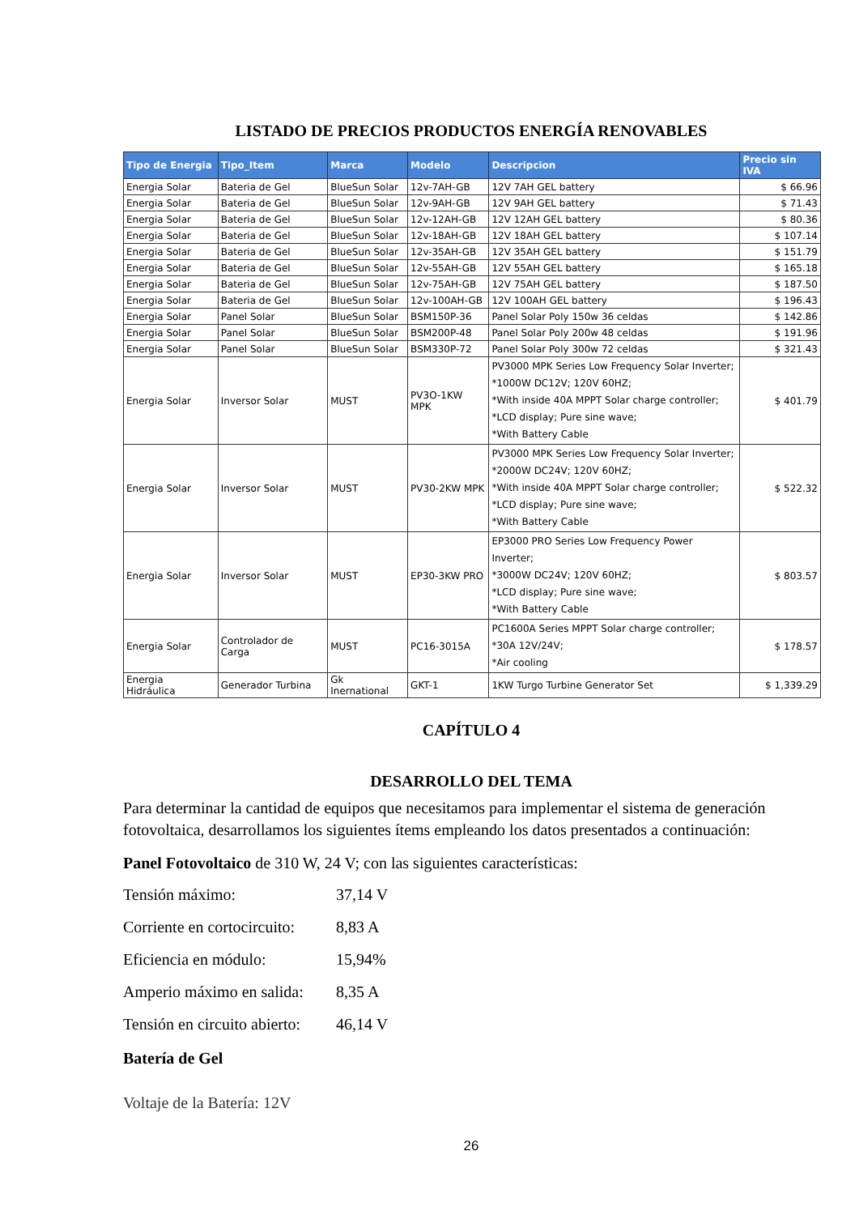LISTADO DE PRECIOS PRODUCTOS ENERGÍA RENOVABLES
| Tipo de Energia | Tipo_Item | Marca | Modelo | Descripcion | Precio sin IVA |
| --- | --- | --- | --- | --- | --- |
| Energia Solar | Bateria de Gel | BlueSun Solar | 12v-7AH-GB | 12V 7AH GEL battery | $ 66.96 |
| Energia Solar | Bateria de Gel | BlueSun Solar | 12v-9AH-GB | 12V 9AH GEL battery | $ 71.43 |
| Energia Solar | Bateria de Gel | BlueSun Solar | 12v-12AH-GB | 12V 12AH GEL battery | $ 80.36 |
| Energia Solar | Bateria de Gel | BlueSun Solar | 12v-18AH-GB | 12V 18AH GEL battery | $ 107.14 |
| Energia Solar | Bateria de Gel | BlueSun Solar | 12v-35AH-GB | 12V 35AH GEL battery | $ 151.79 |
| Energia Solar | Bateria de Gel | BlueSun Solar | 12v-55AH-GB | 12V 55AH GEL battery | $ 165.18 |
| Energia Solar | Bateria de Gel | BlueSun Solar | 12v-75AH-GB | 12V 75AH GEL battery | $ 187.50 |
| Energia Solar | Bateria de Gel | BlueSun Solar | 12v-100AH-GB | 12V 100AH GEL battery | $ 196.43 |
| Energia Solar | Panel Solar | BlueSun Solar | BSM150P-36 | Panel Solar Poly 150w 36 celdas | $ 142.86 |
| Energia Solar | Panel Solar | BlueSun Solar | BSM200P-48 | Panel Solar Poly 200w 48 celdas | $ 191.96 |
| Energia Solar | Panel Solar | BlueSun Solar | BSM330P-72 | Panel Solar Poly 300w 72 celdas | $ 321.43 |
| Energia Solar | Inversor Solar | MUST | PV3O-1KW MPK | PV3000 MPK Series Low Frequency Solar Inverter; *1000W DC12V; 120V 60HZ; *With inside 40A MPPT Solar charge controller; *LCD display; Pure sine wave; *With Battery Cable | $ 401.79 |
| Energia Solar | Inversor Solar | MUST | PV30-2KW MPK | PV3000 MPK Series Low Frequency Solar Inverter; *2000W DC24V; 120V 60HZ; *With inside 40A MPPT Solar charge controller; *LCD display; Pure sine wave; *With Battery Cable | $ 522.32 |
| Energia Solar | Inversor Solar | MUST | EP30-3KW PRO | EP3000 PRO Series Low Frequency Power Inverter; *3000W DC24V; 120V 60HZ; *LCD display; Pure sine wave; *With Battery Cable | $ 803.57 |
| Energia Solar | Controlador de Carga | MUST | PC16-3015A | PC1600A Series MPPT Solar charge controller; *30A 12V/24V; *Air cooling | $ 178.57 |
| Energia Hidráulica | Generador Turbina | Gk Inernational | GKT-1 | 1KW Turgo Turbine Generator Set | $ 1,339.29 |
CAPÍTULO 4
DESARROLLO DEL TEMA
Para determinar la cantidad de equipos que necesitamos para implementar el sistema de generación fotovoltaica, desarrollamos los siguientes ítems empleando los datos presentados a continuación:
Panel Fotovoltaico de 310 W, 24 V; con las siguientes características:
Tensión máximo: 37,14 V
Corriente en cortocircuito: 8,83 A
Eficiencia en módulo: 15,94%
Amperio máximo en salida: 8,35 A
Tensión en circuito abierto: 46,14 V
Batería de Gel
Voltaje de la Batería: 12V
26